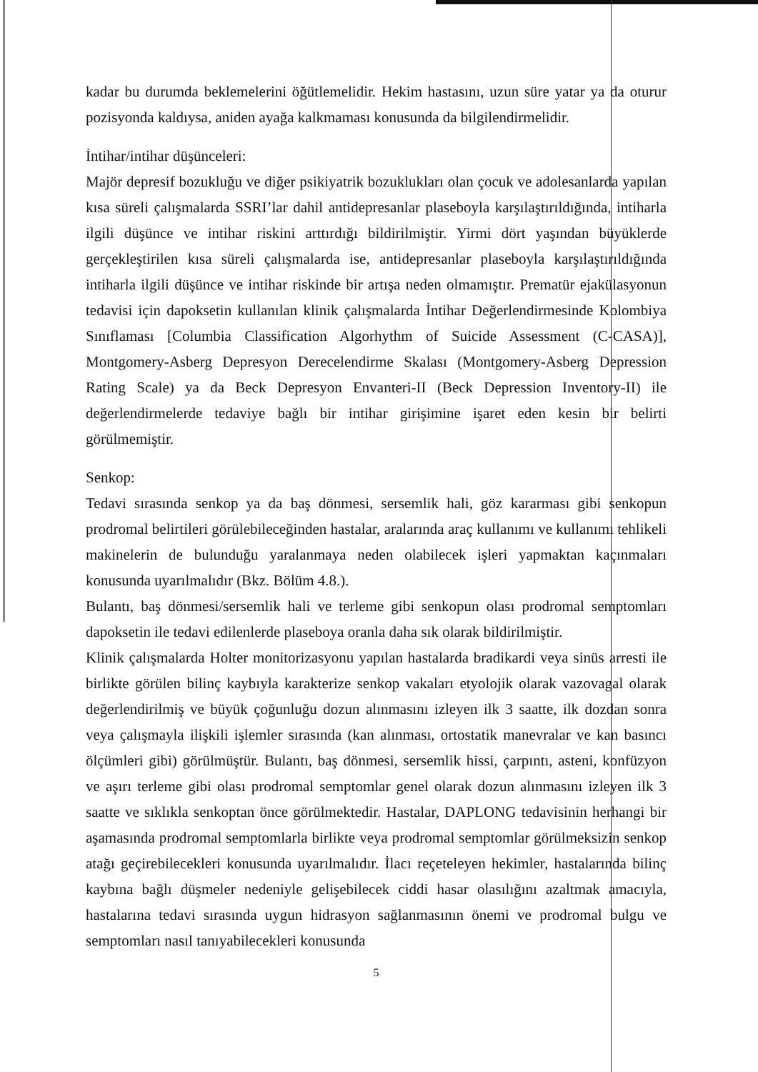kadar bu durumda beklemelerini öğütlemelidir. Hekim hastasını, uzun süre yatar ya da oturur pozisyonda kaldıysa, aniden ayağa kalkmaması konusunda da bilgilendirmelidir.
İntihar/intihar düşünceleri:
Majör depresif bozukluğu ve diğer psikiyatrik bozuklukları olan çocuk ve adolesanlarda yapılan kısa süreli çalışmalarda SSRI’lar dahil antidepresanlar plaseboyla karşılaştırıldığında, intiharla ilgili düşünce ve intihar riskini arttırdığı bildirilmiştir. Yirmi dört yaşından büyüklerde gerçekleştirilen kısa süreli çalışmalarda ise, antidepresanlar plaseboyla karşılaştırıldığında intiharla ilgili düşünce ve intihar riskinde bir artışa neden olmamıştır. Prematür ejakülasyonun tedavisi için dapoksetin kullanılan klinik çalışmalarda İntihar Değerlendirmesinde Kolombiya Sınıflaması [Columbia Classification Algorhythm of Suicide Assessment (C-CASA)], Montgomery-Asberg Depresyon Derecelendirme Skalası (Montgomery-Asberg Depression Rating Scale) ya da Beck Depresyon Envanteri-II (Beck Depression Inventory-II) ile değerlendirmelerde tedaviye bağlı bir intihar girişimine işaret eden kesin bir belirti görülmemiştir.
Senkop:
Tedavi sırasında senkop ya da baş dönmesi, sersemlik hali, göz kararması gibi senkopun prodromal belirtileri görülebileceğinden hastalar, aralarında araç kullanımı ve kullanımı tehlikeli makinelerin de bulunduğu yaralanmaya neden olabilecek işleri yapmaktan kaçınmaları konusunda uyarılmalıdır (Bkz. Bölüm 4.8.).
Bulantı, baş dönmesi/sersemlik hali ve terleme gibi senkopun olası prodromal semptomları dapoksetin ile tedavi edilenlerde plaseboya oranla daha sık olarak bildirilmiştir.
Klinik çalışmalarda Holter monitorizasyonu yapılan hastalarda bradikardi veya sinüs arresti ile birlikte görülen bilinç kaybıyla karakterize senkop vakaları etyolojik olarak vazovagal olarak değerlendirilmiş ve büyük çoğunluğu dozun alınmasını izleyen ilk 3 saatte, ilk dozdan sonra veya çalışmayla ilişkili işlemler sırasında (kan alınması, ortostatik manevralar ve kan basıncı ölçümleri gibi) görülmüştür. Bulantı, baş dönmesi, sersemlik hissi, çarpıntı, asteni, konfüzyon ve aşırı terleme gibi olası prodromal semptomlar genel olarak dozun alınmasını izleyen ilk 3 saatte ve sıklıkla senkoptan önce görülmektedir. Hastalar, DAPLONG tedavisinin herhangi bir aşamasında prodromal semptomlarla birlikte veya prodromal semptomlar görülmeksizin senkop atağı geçirebilecekleri konusunda uyarılmalıdır. İlacı reçeteleyen hekimler, hastalarında bilinç kaybına bağlı düşmeler nedeniyle gelişebilecek ciddi hasar olasılığını azaltmak amacıyla, hastalarına tedavi sırasında uygun hidrasyon sağlanmasının önemi ve prodromal bulgu ve semptomları nasıl tanıyabilecekleri konusunda
5